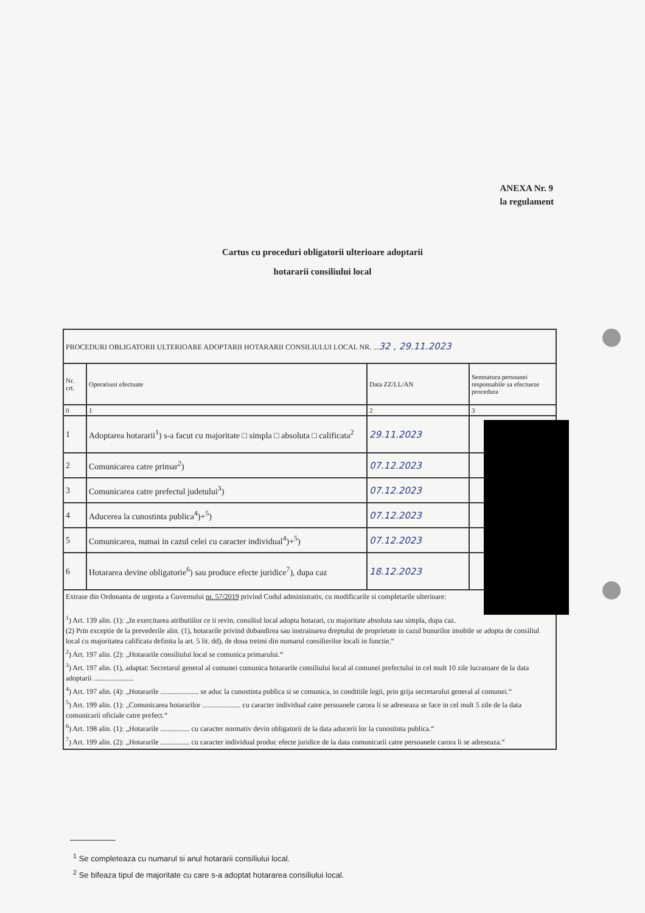ANEXA Nr. 9
la regulament
Cartus cu proceduri obligatorii ulterioare adoptarii
hotararii consiliului local
| PROCEDURI OBLIGATORII ULTERIOARE ADOPTARII HOTARARII CONSILIULUI LOCAL NR. ... 32 , 29.11.2023 | | | |
| Nr. crt. | Operatiuni efectuate | Data ZZ/LL/AN | Semnatura persoanei responsabile sa efectueze procedura |
| 0 | 1 | 2 | 3 |
| 1 | Adoptarea hotararii<sup>1</sup>) s-a facut cu majoritate □ simpla □ absoluta □ calificata<sup>2</sup> | 29.11.2023 | |
| 2 | Comunicarea catre primar<sup>2</sup>) | 07.12.2023 | |
| 3 | Comunicarea catre prefectul judetului<sup>3</sup>) | 07.12.2023 | |
| 4 | Aducerea la cunostinta publica<sup>4</sup>)+<sup>5</sup>) | 07.12.2023 | |
| 5 | Comunicarea, numai in cazul celei cu caracter individual<sup>4</sup>)+<sup>5</sup>) | 07.12.2023 | |
| 6 | Hotararea devine obligatorie<sup>6</sup>) sau produce efecte juridice<sup>7</sup>), dupa caz | 18.12.2023 | |
| Extrase din Ordonanta de urgenta a Guvernului nr. 57/2019 privind Codul administrativ, cu modificarile si completarile ulterioare: <sup>1</sup>) Art. 139 alin. (1): „In exercitarea atributiilor ce ii revin, consiliul local adopta hotarari, cu majoritate absoluta sau simpla, dupa caz. (2) Prin exceptie de la prevederile alin. (1), hotararile privind dobandirea sau instrainarea dreptului de proprietate in cazul bunurilor imobile se adopta de consiliul local cu majoritatea calificata definita la art. 5 lit. dd), de doua treimi din numarul consilierilor locali in functie.“ <sup>2</sup>) Art. 197 alin. (2): „Hotararile consiliului local se comunica primarului.“ <sup>3</sup>) Art. 197 alin. (1), adaptat: Secretarul general al comunei comunica hotararile consiliului local al comunei prefectului in cel mult 10 zile lucratoare de la data adoptarii ...................... <sup>4</sup>) Art. 197 alin. (4): „Hotararile ..................... se aduc la cunostinta publica si se comunica, in conditiile legii, prin grija secretarului general al comunei.“ <sup>5</sup>) Art. 199 alin. (1): „Comunicarea hotararilor ..................... cu caracter individual catre persoanele carora li se adreseaza se face in cel mult 5 zile de la data comunicarii oficiale catre prefect.“ <sup>6</sup>) Art. 198 alin. (1): „Hotararile ................ cu caracter normativ devin obligatorii de la data aducerii lor la cunostinta publica.“ <sup>7</sup>) Art. 199 alin. (2): „Hotararile ................ cu caracter individual produc efecte juridice de la data comunicarii catre persoanele carora li se adreseaza.“ | | | |
<sup>1</sup> Se completeaza cu numarul si anul hotararii consiliului local.
<sup>2</sup> Se bifeaza tipul de majoritate cu care s-a adoptat hotararea consiliului local.